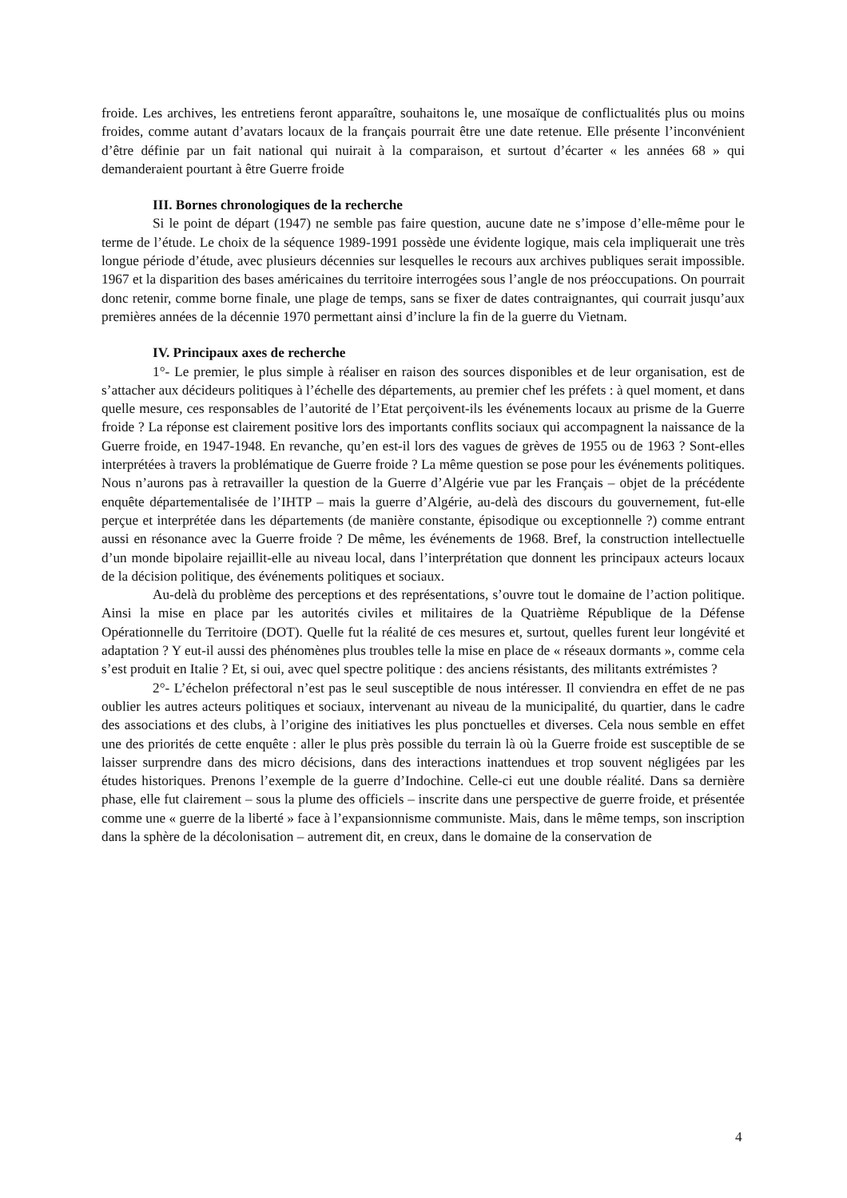froide. Les archives, les entretiens feront apparaître, souhaitons le, une mosaïque de conflictualités plus ou moins froides, comme autant d’avatars locaux de la français pourrait être une date retenue. Elle présente l’inconvénient d’être définie par un fait national qui nuirait à la comparaison, et surtout d’écarter « les années 68 » qui demanderaient pourtant à être Guerre froide
III. Bornes chronologiques de la recherche
Si le point de départ (1947) ne semble pas faire question, aucune date ne s’impose d’elle-même pour le terme de l’étude. Le choix de la séquence 1989-1991 possède une évidente logique, mais cela impliquerait une très longue période d’étude, avec plusieurs décennies sur lesquelles le recours aux archives publiques serait impossible. 1967 et la disparition des bases américaines du territoire interrogées sous l’angle de nos préoccupations. On pourrait donc retenir, comme borne finale, une plage de temps, sans se fixer de dates contraignantes, qui courrait jusqu’aux premières années de la décennie 1970 permettant ainsi d’inclure la fin de la guerre du Vietnam.
IV. Principaux axes de recherche
1°- Le premier, le plus simple à réaliser en raison des sources disponibles et de leur organisation, est de s’attacher aux décideurs politiques à l’échelle des départements, au premier chef les préfets : à quel moment, et dans quelle mesure, ces responsables de l’autorité de l’Etat perçoivent-ils les événements locaux au prisme de la Guerre froide ? La réponse est clairement positive lors des importants conflits sociaux qui accompagnent la naissance de la Guerre froide, en 1947-1948. En revanche, qu’en est-il lors des vagues de grèves de 1955 ou de 1963 ? Sont-elles interprétées à travers la problématique de Guerre froide ? La même question se pose pour les événements politiques. Nous n’aurons pas à retravailler la question de la Guerre d’Algérie vue par les Français – objet de la précédente enquête départementalisée de l’IHTP – mais la guerre d’Algérie, au-delà des discours du gouvernement, fut-elle perçue et interprétée dans les départements (de manière constante, épisodique ou exceptionnelle ?) comme entrant aussi en résonance avec la Guerre froide ? De même, les événements de 1968. Bref, la construction intellectuelle d’un monde bipolaire rejaillit-elle au niveau local, dans l’interprétation que donnent les principaux acteurs locaux de la décision politique, des événements politiques et sociaux.
Au-delà du problème des perceptions et des représentations, s’ouvre tout le domaine de l’action politique. Ainsi la mise en place par les autorités civiles et militaires de la Quatrième République de la Défense Opérationnelle du Territoire (DOT). Quelle fut la réalité de ces mesures et, surtout, quelles furent leur longévité et adaptation ? Y eut-il aussi des phénomènes plus troubles telle la mise en place de « réseaux dormants », comme cela s’est produit en Italie ? Et, si oui, avec quel spectre politique : des anciens résistants, des militants extrémistes ?
2°- L’échelon préfectoral n’est pas le seul susceptible de nous intéresser. Il conviendra en effet de ne pas oublier les autres acteurs politiques et sociaux, intervenant au niveau de la municipalité, du quartier, dans le cadre des associations et des clubs, à l’origine des initiatives les plus ponctuelles et diverses. Cela nous semble en effet une des priorités de cette enquête : aller le plus près possible du terrain là où la Guerre froide est susceptible de se laisser surprendre dans des micro décisions, dans des interactions inattendues et trop souvent négligées par les études historiques. Prenons l’exemple de la guerre d’Indochine. Celle-ci eut une double réalité. Dans sa dernière phase, elle fut clairement – sous la plume des officiels – inscrite dans une perspective de guerre froide, et présentée comme une « guerre de la liberté » face à l’expansionnisme communiste. Mais, dans le même temps, son inscription dans la sphère de la décolonisation – autrement dit, en creux, dans le domaine de la conservation de
4